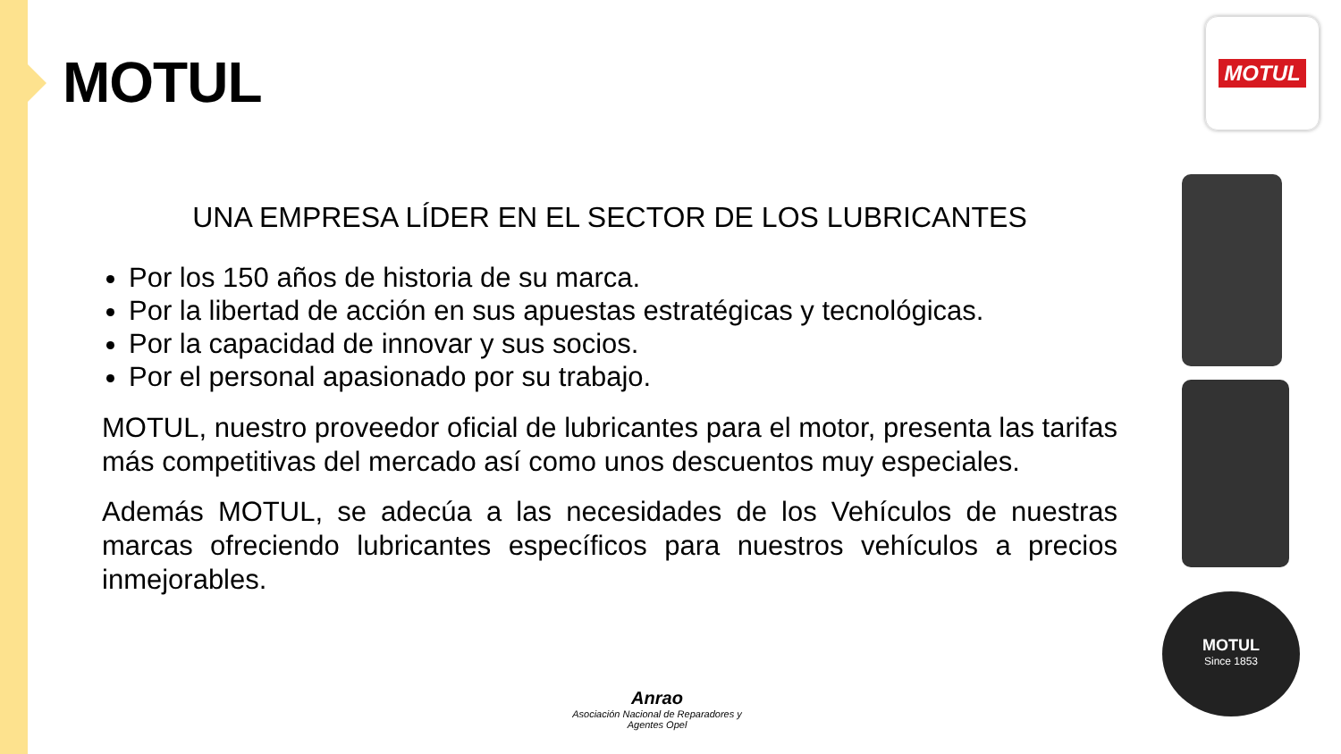MOTUL
MOTUL
MOTUL
Since 1853
UNA EMPRESA LÍDER EN EL SECTOR DE LOS LUBRICANTES
Por los 150 años de historia de su marca.
Por la libertad de acción en sus apuestas estratégicas y tecnológicas.
Por la capacidad de innovar y sus socios.
Por el personal apasionado por su trabajo.
MOTUL, nuestro proveedor oficial de lubricantes para el motor, presenta las tarifas más competitivas del mercado así como unos descuentos muy especiales.
Además MOTUL, se adecúa a las necesidades de los Vehículos de nuestras marcas ofreciendo lubricantes específicos para nuestros vehículos a precios inmejorables.
Anrao
Asociación Nacional de Reparadores y Agentes Opel